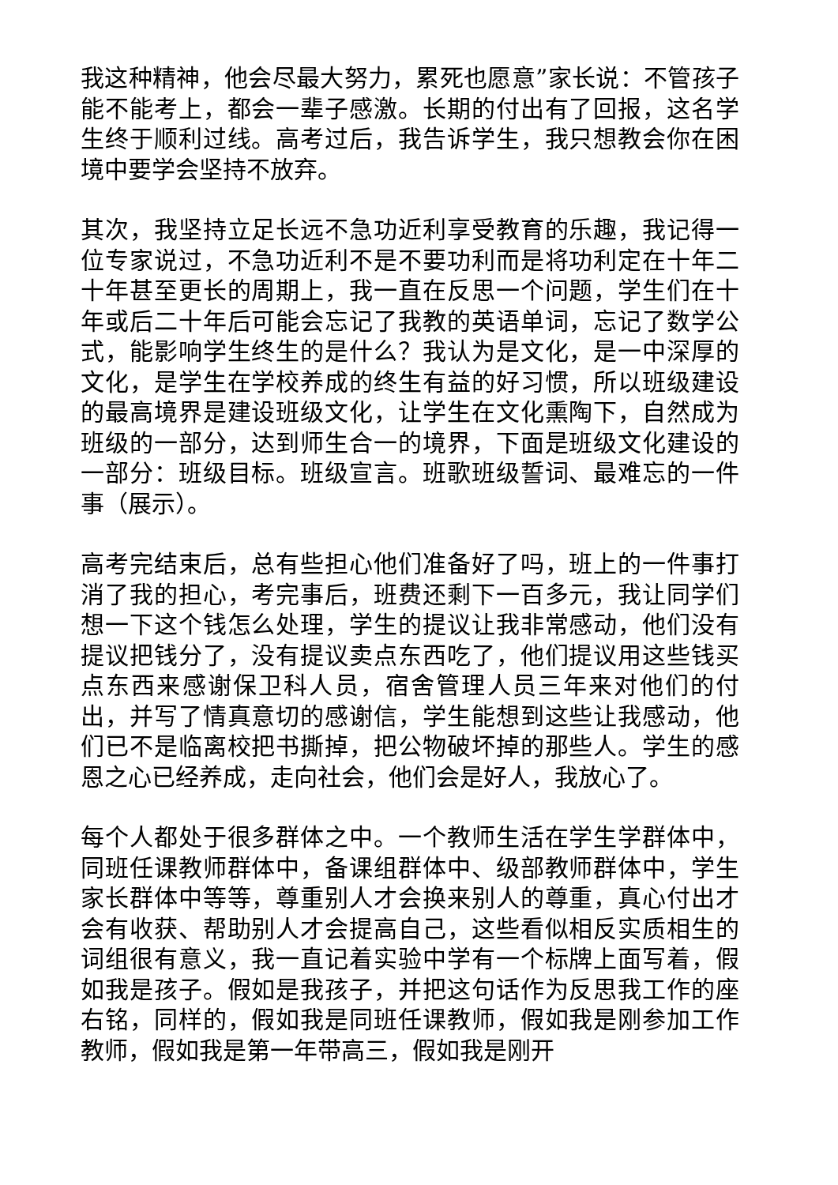我这种精神，他会尽最大努力，累死也愿意”家长说：不管孩子能不能考上，都会一辈子感激。长期的付出有了回报，这名学生终于顺利过线。高考过后，我告诉学生，我只想教会你在困境中要学会坚持不放弃。
其次，我坚持立足长远不急功近利享受教育的乐趣，我记得一位专家说过，不急功近利不是不要功利而是将功利定在十年二十年甚至更长的周期上，我一直在反思一个问题，学生们在十年或后二十年后可能会忘记了我教的英语单词，忘记了数学公式，能影响学生终生的是什么？我认为是文化，是一中深厚的文化，是学生在学校养成的终生有益的好习惯，所以班级建设的最高境界是建设班级文化，让学生在文化熏陶下，自然成为班级的一部分，达到师生合一的境界，下面是班级文化建设的一部分：班级目标。班级宣言。班歌班级誓词、最难忘的一件事（展示）。
高考完结束后，总有些担心他们准备好了吗，班上的一件事打消了我的担心，考完事后，班费还剩下一百多元，我让同学们想一下这个钱怎么处理，学生的提议让我非常感动，他们没有提议把钱分了，没有提议卖点东西吃了，他们提议用这些钱买点东西来感谢保卫科人员，宿舍管理人员三年来对他们的付出，并写了情真意切的感谢信，学生能想到这些让我感动，他们已不是临离校把书撕掉，把公物破坏掉的那些人。学生的感恩之心已经养成，走向社会，他们会是好人，我放心了。
每个人都处于很多群体之中。一个教师生活在学生学群体中，同班任课教师群体中，备课组群体中、级部教师群体中，学生家长群体中等等，尊重别人才会换来别人的尊重，真心付出才会有收获、帮助别人才会提高自己，这些看似相反实质相生的词组很有意义，我一直记着实验中学有一个标牌上面写着，假如我是孩子。假如是我孩子，并把这句话作为反思我工作的座右铭，同样的，假如我是同班任课教师，假如我是刚参加工作教师，假如我是第一年带高三，假如我是刚开